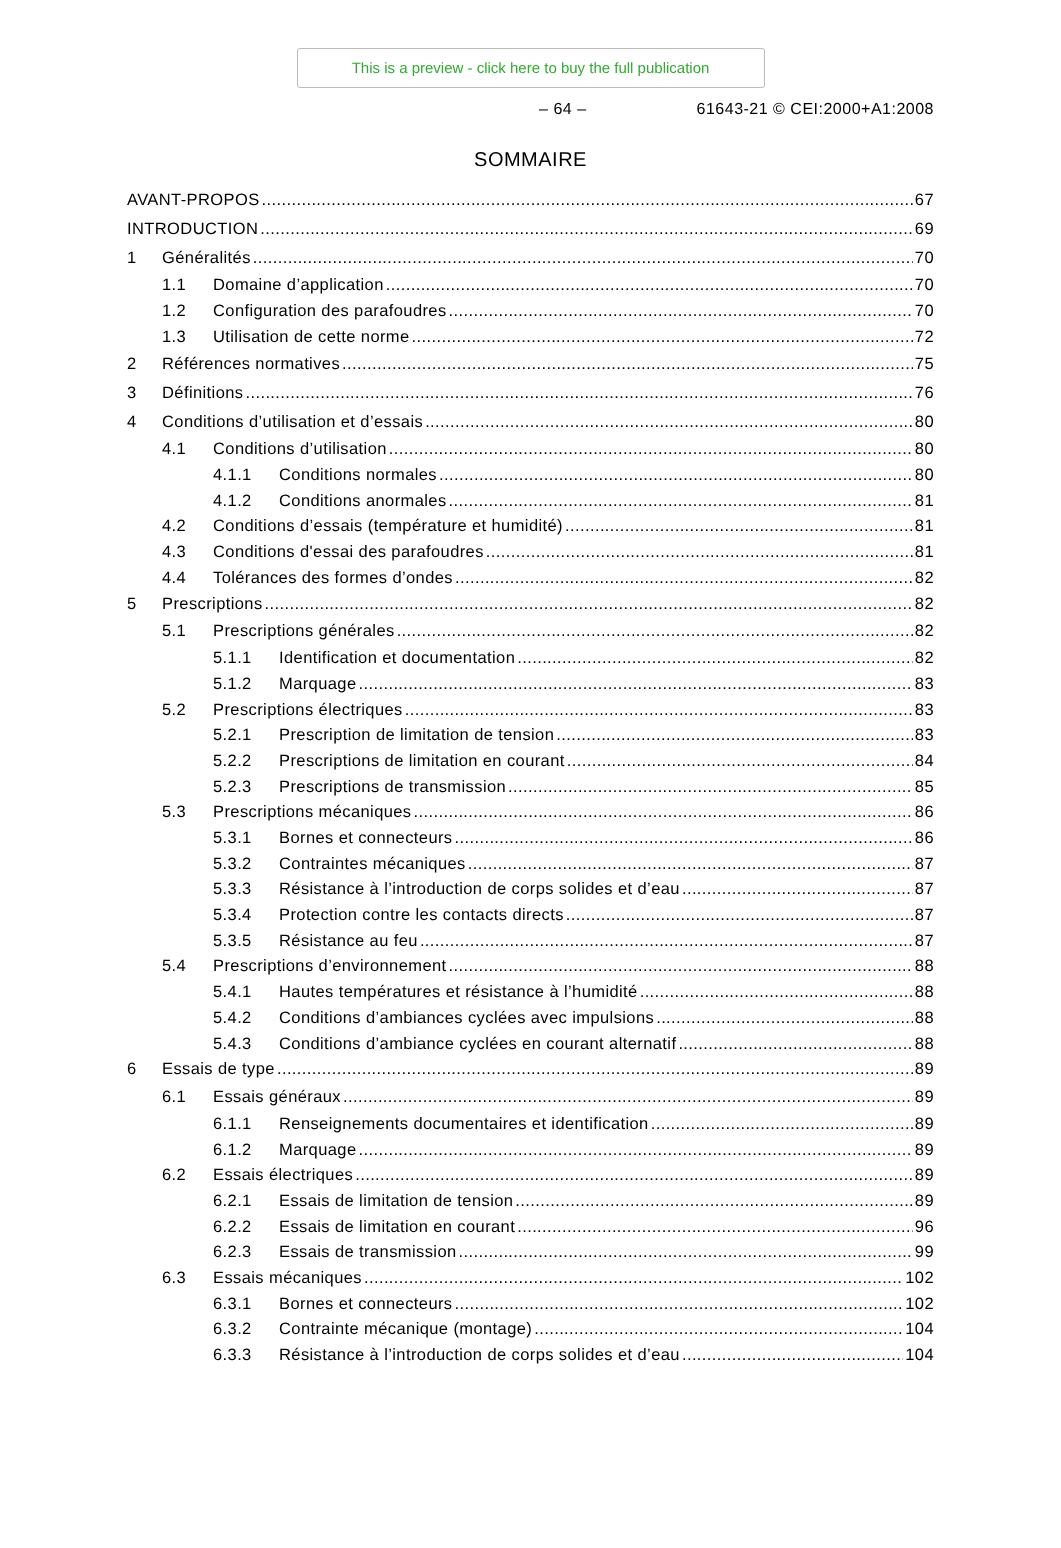This is a preview - click here to buy the full publication
– 64 – 61643-21 © CEI:2000+A1:2008
SOMMAIRE
AVANT-PROPOS 67
INTRODUCTION 69
1 Généralités 70
1.1 Domaine d’application 70
1.2 Configuration des parafoudres 70
1.3 Utilisation de cette norme 72
2 Références normatives 75
3 Définitions 76
4 Conditions d’utilisation et d’essais 80
4.1 Conditions d’utilisation 80
4.1.1 Conditions normales 80
4.1.2 Conditions anormales 81
4.2 Conditions d’essais (température et humidité) 81
4.3 Conditions d'essai des parafoudres 81
4.4 Tolérances des formes d’ondes 82
5 Prescriptions 82
5.1 Prescriptions générales 82
5.1.1 Identification et documentation 82
5.1.2 Marquage 83
5.2 Prescriptions électriques 83
5.2.1 Prescription de limitation de tension 83
5.2.2 Prescriptions de limitation en courant 84
5.2.3 Prescriptions de transmission 85
5.3 Prescriptions mécaniques 86
5.3.1 Bornes et connecteurs 86
5.3.2 Contraintes mécaniques 87
5.3.3 Résistance à l’introduction de corps solides et d’eau 87
5.3.4 Protection contre les contacts directs 87
5.3.5 Résistance au feu 87
5.4 Prescriptions d’environnement 88
5.4.1 Hautes températures et résistance à l’humidité 88
5.4.2 Conditions d’ambiances cyclées avec impulsions 88
5.4.3 Conditions d’ambiance cyclées en courant alternatif 88
6 Essais de type 89
6.1 Essais généraux 89
6.1.1 Renseignements documentaires et identification 89
6.1.2 Marquage 89
6.2 Essais électriques 89
6.2.1 Essais de limitation de tension 89
6.2.2 Essais de limitation en courant 96
6.2.3 Essais de transmission 99
6.3 Essais mécaniques 102
6.3.1 Bornes et connecteurs 102
6.3.2 Contrainte mécanique (montage) 104
6.3.3 Résistance à l’introduction de corps solides et d’eau 104